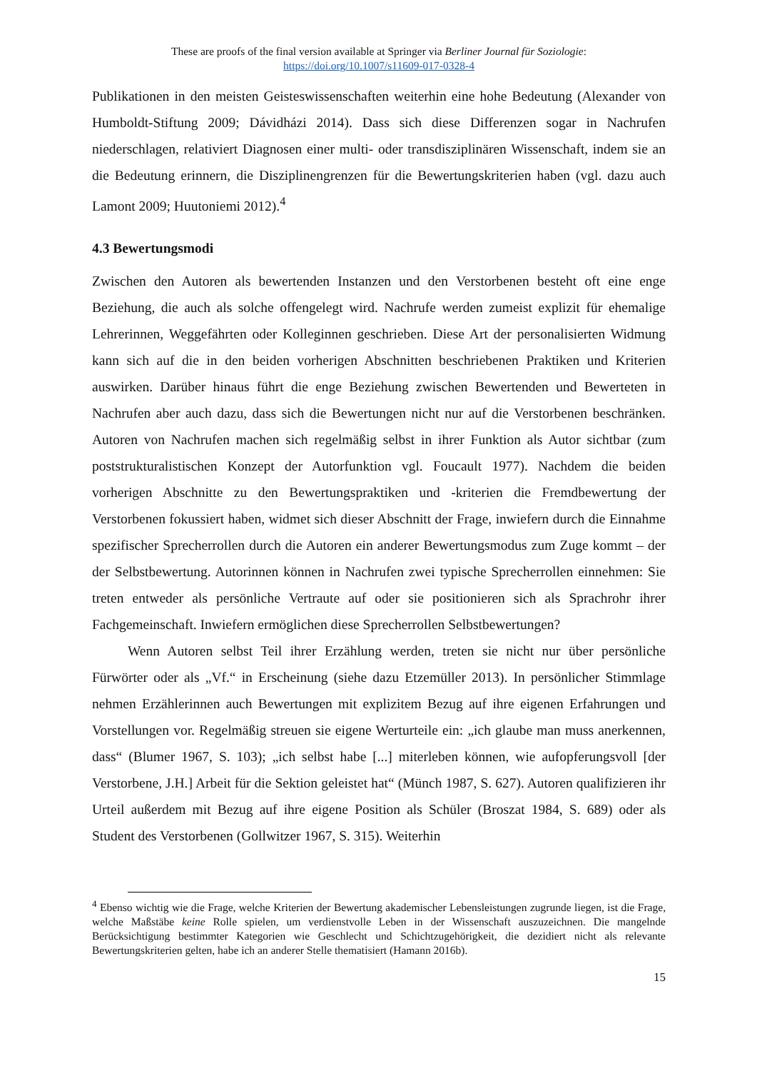These are proofs of the final version available at Springer via Berliner Journal für Soziologie:
https://doi.org/10.1007/s11609-017-0328-4
Publikationen in den meisten Geisteswissenschaften weiterhin eine hohe Bedeutung (Alexander von Humboldt-Stiftung 2009; Dávidházi 2014). Dass sich diese Differenzen sogar in Nachrufen niederschlagen, relativiert Diagnosen einer multi- oder transdisziplinären Wissenschaft, indem sie an die Bedeutung erinnern, die Disziplinengrenzen für die Bewertungskriterien haben (vgl. dazu auch Lamont 2009; Huutoniemi 2012).<sup>4</sup>
4.3 Bewertungsmodi
Zwischen den Autoren als bewertenden Instanzen und den Verstorbenen besteht oft eine enge Beziehung, die auch als solche offengelegt wird. Nachrufe werden zumeist explizit für ehemalige Lehrerinnen, Weggefährten oder Kolleginnen geschrieben. Diese Art der personalisierten Widmung kann sich auf die in den beiden vorherigen Abschnitten beschriebenen Praktiken und Kriterien auswirken. Darüber hinaus führt die enge Beziehung zwischen Bewertenden und Bewerteten in Nachrufen aber auch dazu, dass sich die Bewertungen nicht nur auf die Verstorbenen beschränken. Autoren von Nachrufen machen sich regelmäßig selbst in ihrer Funktion als Autor sichtbar (zum poststrukturalistischen Konzept der Autorfunktion vgl. Foucault 1977). Nachdem die beiden vorherigen Abschnitte zu den Bewertungspraktiken und -kriterien die Fremdbewertung der Verstorbenen fokussiert haben, widmet sich dieser Abschnitt der Frage, inwiefern durch die Einnahme spezifischer Sprecherrollen durch die Autoren ein anderer Bewertungsmodus zum Zuge kommt – der der Selbstbewertung. Autorinnen können in Nachrufen zwei typische Sprecherrollen einnehmen: Sie treten entweder als persönliche Vertraute auf oder sie positionieren sich als Sprachrohr ihrer Fachgemeinschaft. Inwiefern ermöglichen diese Sprecherrollen Selbstbewertungen?
Wenn Autoren selbst Teil ihrer Erzählung werden, treten sie nicht nur über persönliche Fürwörter oder als „Vf.“ in Erscheinung (siehe dazu Etzemüller 2013). In persönlicher Stimmlage nehmen Erzählerinnen auch Bewertungen mit explizitem Bezug auf ihre eigenen Erfahrungen und Vorstellungen vor. Regelmäßig streuen sie eigene Werturteile ein: „ich glaube man muss anerkennen, dass“ (Blumer 1967, S. 103); „ich selbst habe [...] miterleben können, wie aufopferungsvoll [der Verstorbene, J.H.] Arbeit für die Sektion geleistet hat“ (Münch 1987, S. 627). Autoren qualifizieren ihr Urteil außerdem mit Bezug auf ihre eigene Position als Schüler (Broszat 1984, S. 689) oder als Student des Verstorbenen (Gollwitzer 1967, S. 315). Weiterhin
<sup>4</sup> Ebenso wichtig wie die Frage, welche Kriterien der Bewertung akademischer Lebensleistungen zugrunde liegen, ist die Frage, welche Maßstäbe keine Rolle spielen, um verdienstvolle Leben in der Wissenschaft auszuzeichnen. Die mangelnde Berücksichtigung bestimmter Kategorien wie Geschlecht und Schichtzugehörigkeit, die dezidiert nicht als relevante Bewertungskriterien gelten, habe ich an anderer Stelle thematisiert (Hamann 2016b).
15